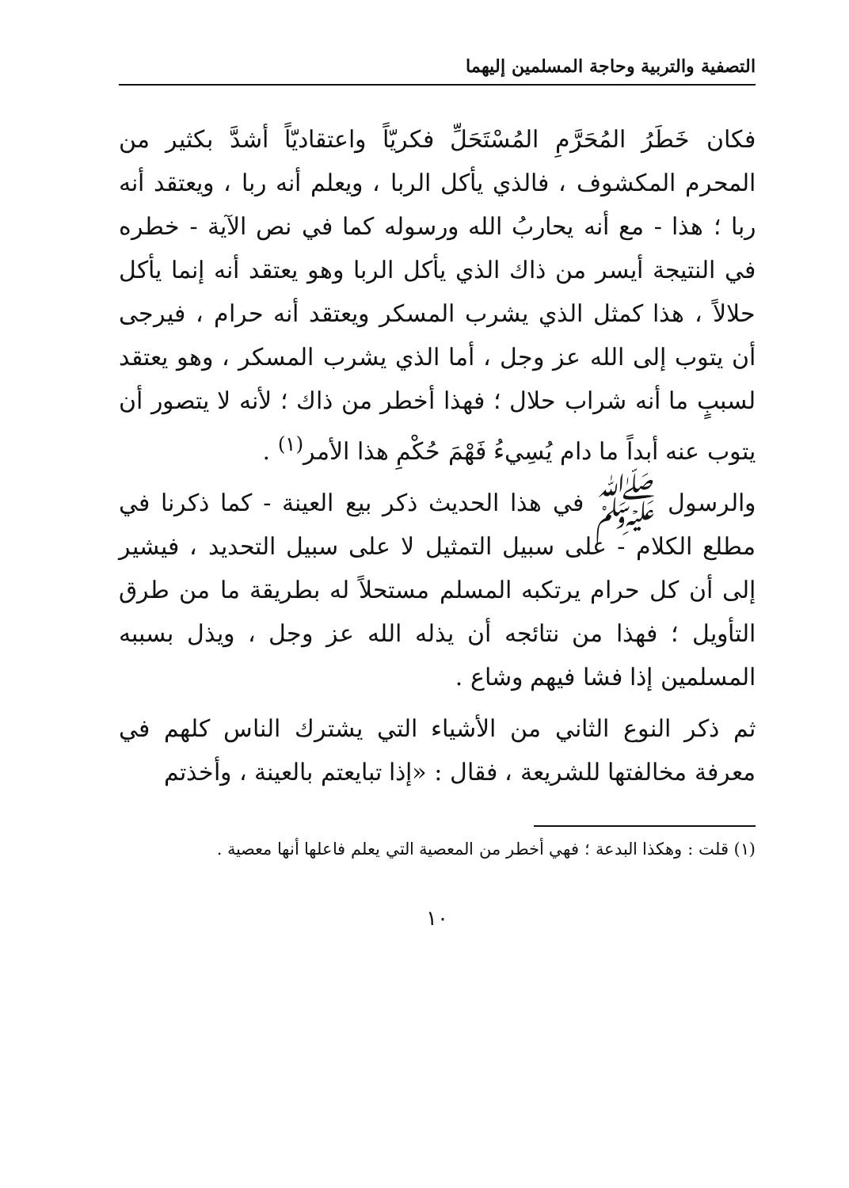التصفية والتربية وحاجة المسلمين إليهما
فكان خَطَرُ المُحَرَّمِ المُسْتَحَلِّ فكريّاً واعتقاديّاً أشدَّ بكثير من المحرم المكشوف ، فالذي يأكل الربا ، ويعلم أنه ربا ، ويعتقد أنه ربا ؛ هذا - مع أنه يحاربُ الله ورسوله كما في نص الآية - خطره في النتيجة أيسر من ذاك الذي يأكل الربا وهو يعتقد أنه إنما يأكل حلالاً ، هذا كمثل الذي يشرب المسكر ويعتقد أنه حرام ، فيرجى أن يتوب إلى الله عز وجل ، أما الذي يشرب المسكر ، وهو يعتقد لسببٍ ما أنه شراب حلال ؛ فهذا أخطر من ذاك ؛ لأنه لا يتصور أن يتوب عنه أبداً ما دام يُسِيءُ فَهْمَ حُكْمِ هذا الأمر<sup>(١)</sup> .
والرسول ﷺ في هذا الحديث ذكر بيع العينة - كما ذكرنا في مطلع الكلام - على سبيل التمثيل لا على سبيل التحديد ، فيشير إلى أن كل حرام يرتكبه المسلم مستحلاً له بطريقة ما من طرق التأويل ؛ فهذا من نتائجه أن يذله الله عز وجل ، ويذل بسببه المسلمين إذا فشا فيهم وشاع .
ثم ذكر النوع الثاني من الأشياء التي يشترك الناس كلهم في معرفة مخالفتها للشريعة ، فقال : «إذا تبايعتم بالعينة ، وأخذتم
(١) قلت : وهكذا البدعة ؛ فهي أخطر من المعصية التي يعلم فاعلها أنها معصية .
١٠